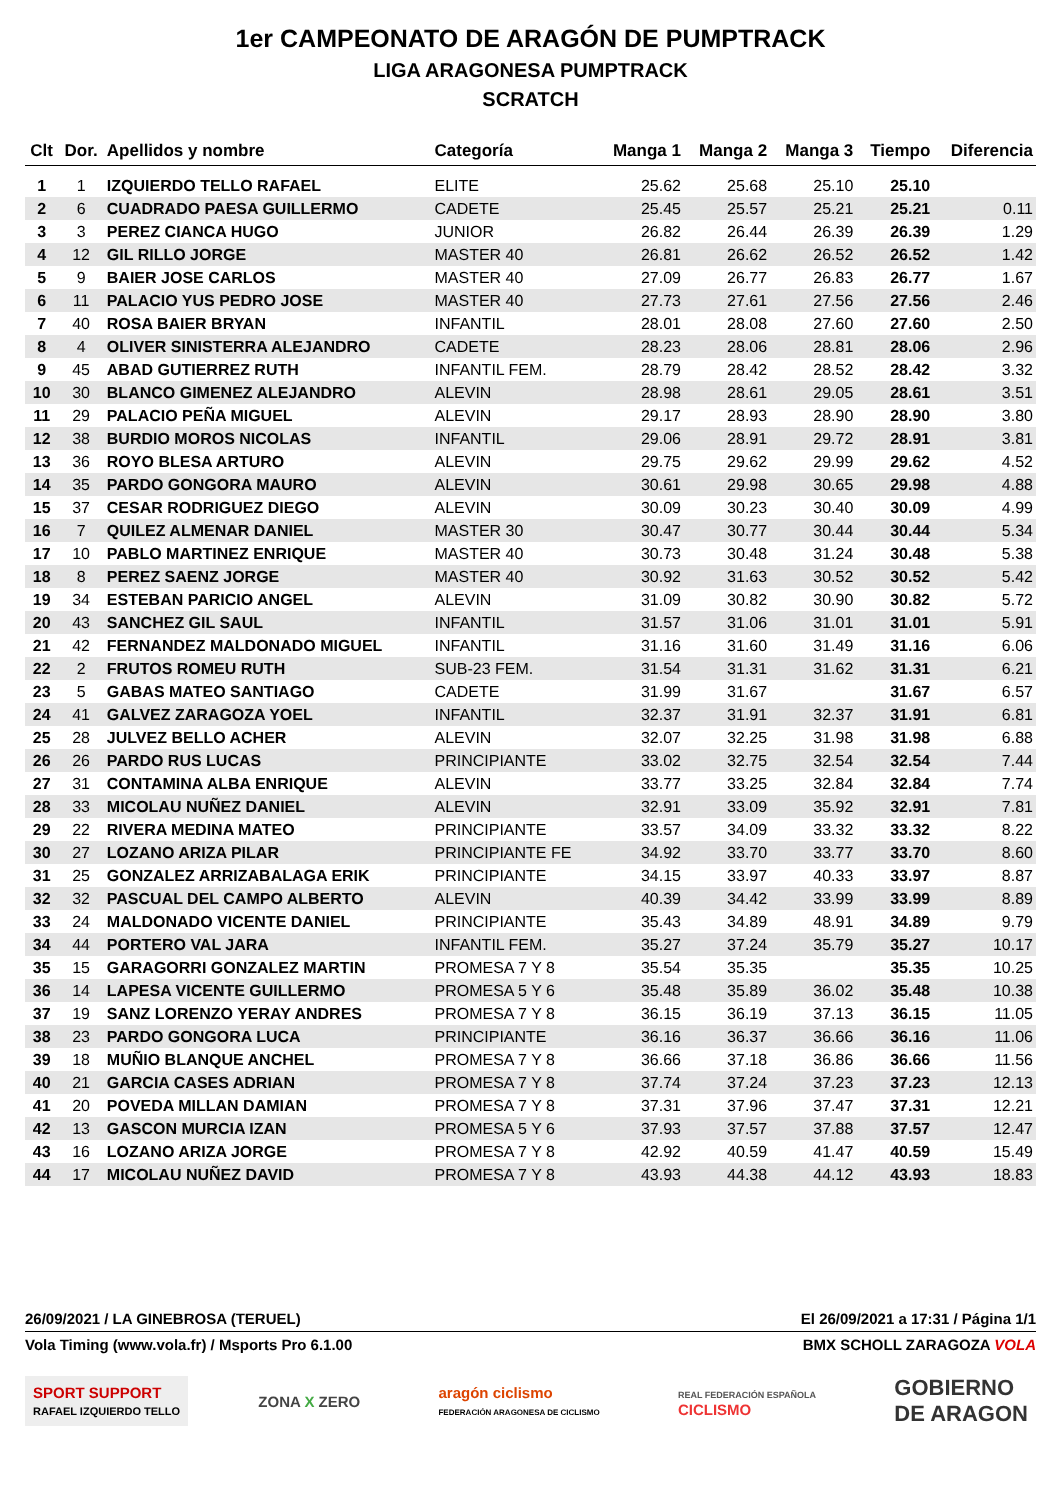1er CAMPEONATO DE ARAGÓN DE PUMPTRACK
LIGA ARAGONESA PUMPTRACK
SCRATCH
| Clt | Dor. | Apellidos y nombre | Categoría | Manga 1 | Manga 2 | Manga 3 | Tiempo | Diferencia |
| --- | --- | --- | --- | --- | --- | --- | --- | --- |
| 1 | 1 | IZQUIERDO TELLO RAFAEL | ELITE | 25.62 | 25.68 | 25.10 | 25.10 | |
| 2 | 6 | CUADRADO PAESA GUILLERMO | CADETE | 25.45 | 25.57 | 25.21 | 25.21 | 0.11 |
| 3 | 3 | PEREZ CIANCA HUGO | JUNIOR | 26.82 | 26.44 | 26.39 | 26.39 | 1.29 |
| 4 | 12 | GIL RILLO JORGE | MASTER 40 | 26.81 | 26.62 | 26.52 | 26.52 | 1.42 |
| 5 | 9 | BAIER JOSE CARLOS | MASTER 40 | 27.09 | 26.77 | 26.83 | 26.77 | 1.67 |
| 6 | 11 | PALACIO YUS PEDRO JOSE | MASTER 40 | 27.73 | 27.61 | 27.56 | 27.56 | 2.46 |
| 7 | 40 | ROSA BAIER BRYAN | INFANTIL | 28.01 | 28.08 | 27.60 | 27.60 | 2.50 |
| 8 | 4 | OLIVER SINISTERRA ALEJANDRO | CADETE | 28.23 | 28.06 | 28.81 | 28.06 | 2.96 |
| 9 | 45 | ABAD GUTIERREZ RUTH | INFANTIL FEM. | 28.79 | 28.42 | 28.52 | 28.42 | 3.32 |
| 10 | 30 | BLANCO GIMENEZ ALEJANDRO | ALEVIN | 28.98 | 28.61 | 29.05 | 28.61 | 3.51 |
| 11 | 29 | PALACIO PEÑA MIGUEL | ALEVIN | 29.17 | 28.93 | 28.90 | 28.90 | 3.80 |
| 12 | 38 | BURDIO MOROS NICOLAS | INFANTIL | 29.06 | 28.91 | 29.72 | 28.91 | 3.81 |
| 13 | 36 | ROYO BLESA ARTURO | ALEVIN | 29.75 | 29.62 | 29.99 | 29.62 | 4.52 |
| 14 | 35 | PARDO GONGORA MAURO | ALEVIN | 30.61 | 29.98 | 30.65 | 29.98 | 4.88 |
| 15 | 37 | CESAR RODRIGUEZ DIEGO | ALEVIN | 30.09 | 30.23 | 30.40 | 30.09 | 4.99 |
| 16 | 7 | QUILEZ ALMENAR DANIEL | MASTER 30 | 30.47 | 30.77 | 30.44 | 30.44 | 5.34 |
| 17 | 10 | PABLO MARTINEZ ENRIQUE | MASTER 40 | 30.73 | 30.48 | 31.24 | 30.48 | 5.38 |
| 18 | 8 | PEREZ SAENZ JORGE | MASTER 40 | 30.92 | 31.63 | 30.52 | 30.52 | 5.42 |
| 19 | 34 | ESTEBAN PARICIO ANGEL | ALEVIN | 31.09 | 30.82 | 30.90 | 30.82 | 5.72 |
| 20 | 43 | SANCHEZ GIL SAUL | INFANTIL | 31.57 | 31.06 | 31.01 | 31.01 | 5.91 |
| 21 | 42 | FERNANDEZ MALDONADO MIGUEL | INFANTIL | 31.16 | 31.60 | 31.49 | 31.16 | 6.06 |
| 22 | 2 | FRUTOS ROMEU RUTH | SUB-23 FEM. | 31.54 | 31.31 | 31.62 | 31.31 | 6.21 |
| 23 | 5 | GABAS MATEO SANTIAGO | CADETE | 31.99 | 31.67 | | 31.67 | 6.57 |
| 24 | 41 | GALVEZ ZARAGOZA YOEL | INFANTIL | 32.37 | 31.91 | 32.37 | 31.91 | 6.81 |
| 25 | 28 | JULVEZ BELLO ACHER | ALEVIN | 32.07 | 32.25 | 31.98 | 31.98 | 6.88 |
| 26 | 26 | PARDO RUS LUCAS | PRINCIPIANTE | 33.02 | 32.75 | 32.54 | 32.54 | 7.44 |
| 27 | 31 | CONTAMINA ALBA ENRIQUE | ALEVIN | 33.77 | 33.25 | 32.84 | 32.84 | 7.74 |
| 28 | 33 | MICOLAU NUÑEZ DANIEL | ALEVIN | 32.91 | 33.09 | 35.92 | 32.91 | 7.81 |
| 29 | 22 | RIVERA MEDINA MATEO | PRINCIPIANTE | 33.57 | 34.09 | 33.32 | 33.32 | 8.22 |
| 30 | 27 | LOZANO ARIZA PILAR | PRINCIPIANTE FE | 34.92 | 33.70 | 33.77 | 33.70 | 8.60 |
| 31 | 25 | GONZALEZ ARRIZABALAGA ERIK | PRINCIPIANTE | 34.15 | 33.97 | 40.33 | 33.97 | 8.87 |
| 32 | 32 | PASCUAL DEL CAMPO ALBERTO | ALEVIN | 40.39 | 34.42 | 33.99 | 33.99 | 8.89 |
| 33 | 24 | MALDONADO VICENTE DANIEL | PRINCIPIANTE | 35.43 | 34.89 | 48.91 | 34.89 | 9.79 |
| 34 | 44 | PORTERO VAL JARA | INFANTIL FEM. | 35.27 | 37.24 | 35.79 | 35.27 | 10.17 |
| 35 | 15 | GARAGORRI GONZALEZ MARTIN | PROMESA 7 Y 8 | 35.54 | 35.35 | | 35.35 | 10.25 |
| 36 | 14 | LAPESA VICENTE GUILLERMO | PROMESA 5 Y 6 | 35.48 | 35.89 | 36.02 | 35.48 | 10.38 |
| 37 | 19 | SANZ LORENZO YERAY ANDRES | PROMESA 7 Y 8 | 36.15 | 36.19 | 37.13 | 36.15 | 11.05 |
| 38 | 23 | PARDO GONGORA LUCA | PRINCIPIANTE | 36.16 | 36.37 | 36.66 | 36.16 | 11.06 |
| 39 | 18 | MUÑIO BLANQUE ANCHEL | PROMESA 7 Y 8 | 36.66 | 37.18 | 36.86 | 36.66 | 11.56 |
| 40 | 21 | GARCIA CASES ADRIAN | PROMESA 7 Y 8 | 37.74 | 37.24 | 37.23 | 37.23 | 12.13 |
| 41 | 20 | POVEDA MILLAN DAMIAN | PROMESA 7 Y 8 | 37.31 | 37.96 | 37.47 | 37.31 | 12.21 |
| 42 | 13 | GASCON MURCIA IZAN | PROMESA 5 Y 6 | 37.93 | 37.57 | 37.88 | 37.57 | 12.47 |
| 43 | 16 | LOZANO ARIZA JORGE | PROMESA 7 Y 8 | 42.92 | 40.59 | 41.47 | 40.59 | 15.49 |
| 44 | 17 | MICOLAU NUÑEZ DAVID | PROMESA 7 Y 8 | 43.93 | 44.38 | 44.12 | 43.93 | 18.83 |
26/09/2021 / LA GINEBROSA (TERUEL) El 26/09/2021 a 17:31 / Página 1/1
Vola Timing (www.vola.fr) / Msports Pro 6.1.00 BMX SCHOLL ZARAGOZA VOLA
SPORT SUPPORT
RAFAEL IZQUIERDO TELLO
ZONA X ZERO
aragón ciclismo
FEDERACIÓN ARAGONESA DE CICLISMO
REAL FEDERACIÓN ESPAÑOLA
CICLISMO
GOBIERNO
DE ARAGON